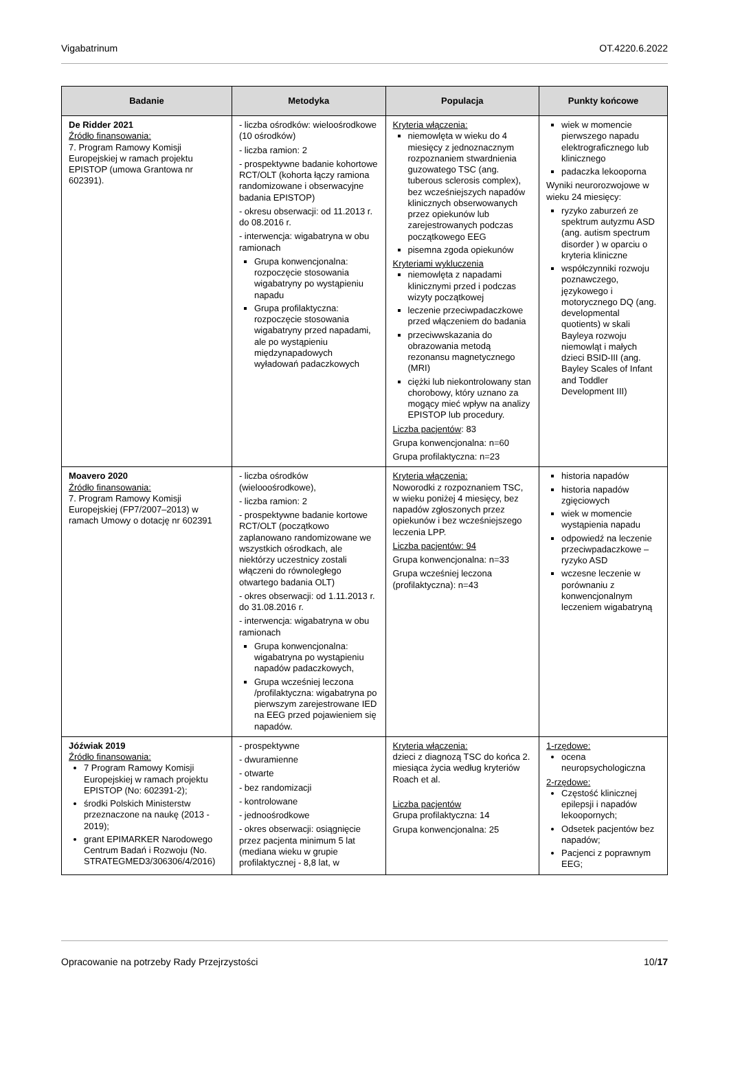Vigabatrinum OT.4220.6.2022
| Badanie | Metodyka | Populacja | Punkty końcowe |
| --- | --- | --- | --- |
| De Ridder 2021 Źródło finansowania: 7. Program Ramowy Komisji Europejskiej w ramach projektu EPISTOP (umowa Grantowa nr 602391). | - liczba ośrodków: wieloośrodkowe (10 ośrodków) - liczba ramion: 2 - prospektywne badanie kohortowe RCT/OLT (kohorta łączy ramiona randomizowane i obserwacyjne badania EPISTOP) - okresu obserwacji: od 11.2013 r. do 08.2016 r. - interwencja: wigabatryna w obu ramionach Grupa konwencjonalna: rozpoczęcie stosowania wigabatryny po wystąpieniu napadu Grupa profilaktyczna: rozpoczęcie stosowania wigabatryny przed napadami, ale po wystąpieniu międzynapadowych wyładowań padaczkowych | Kryteria włączenia: niemowlęta w wieku do 4 miesięcy z jednoznacznym rozpoznaniem stwardnienia guzowatego TSC (ang. tuberous sclerosis complex), bez wcześniejszych napadów klinicznych obserwowanych przez opiekunów lub zarejestrowanych podczas początkowego EEG pisemna zgoda opiekunów Kryteriami wykluczenia niemowlęta z napadami klinicznymi przed i podczas wizyty początkowej leczenie przeciwpadaczkowe przed włączeniem do badania przeciwwskazania do obrazowania metodą rezonansu magnetycznego (MRI) ciężki lub niekontrolowany stan chorobowy, który uznano za mogący mieć wpływ na analizy EPISTOP lub procedury. Liczba pacjentów : 83 Grupa konwencjonalna: n=60 Grupa profilaktyczna: n=23 | wiek w momencie pierwszego napadu elektrograficznego lub klinicznego padaczka lekooporna Wyniki neurorozwojowe w wieku 24 miesięcy: ryzyko zaburzeń ze spektrum autyzmu ASD (ang. autism spectrum disorder ) w oparciu o kryteria kliniczne współczynniki rozwoju poznawczego, językowego i motorycznego DQ (ang. developmental quotients) w skali Bayleya rozwoju niemowląt i małych dzieci BSID-III (ang. Bayley Scales of Infant and Toddler Development III) |
| Moavero 2020 Źródło finansowania: 7. Program Ramowy Komisji Europejskiej (FP7/2007–2013) w ramach Umowy o dotację nr 602391 | - liczba ośrodków (wielooośrodkowe), - liczba ramion: 2 - prospektywne badanie kortowe RCT/OLT (początkowo zaplanowano randomizowane we wszystkich ośrodkach, ale niektórzy uczestnicy zostali włączeni do równoległego otwartego badania OLT) - okres obserwacji: od 1.11.2013 r. do 31.08.2016 r. - interwencja: wigabatryna w obu ramionach Grupa konwencjonalna: wigabatryna po wystąpieniu napadów padaczkowych, Grupa wcześniej leczona /profilaktyczna: wigabatryna po pierwszym zarejestrowane IED na EEG przed pojawieniem się napadów. | Kryteria włączenia: Noworodki z rozpoznaniem TSC, w wieku poniżej 4 miesięcy, bez napadów zgłoszonych przez opiekunów i bez wcześniejszego leczenia LPP. Liczba pacjentów: 94 Grupa konwencjonalna: n=33 Grupa wcześniej leczona (profilaktyczna): n=43 | historia napadów historia napadów zgięciowych wiek w momencie wystąpienia napadu odpowiedź na leczenie przeciwpadaczkowe – ryzyko ASD wczesne leczenie w porównaniu z konwencjonalnym leczeniem wigabatryną |
| Jóźwiak 2019 Źródło finansowania: 7 Program Ramowy Komisji Europejskiej w ramach projektu EPISTOP (No: 602391-2); środki Polskich Ministerstw przeznaczone na naukę (2013 - 2019); grant EPIMARKER Narodowego Centrum Badań i Rozwoju (No. STRATEGMED3/306306/4/2016) | - prospektywne - dwuramienne - otwarte - bez randomizacji - kontrolowane - jednoośrodkowe - okres obserwacji: osiągnięcie przez pacjenta minimum 5 lat (mediana wieku w grupie profilaktycznej - 8,8 lat, w | Kryteria włączenia: dzieci z diagnozą TSC do końca 2. miesiąca życia według kryteriów Roach et al. Liczba pacjentów Grupa profilaktyczna: 14 Grupa konwencjonalna: 25 | 1-rzędowe: ocena neuropsychologiczna 2-rzędowe: Częstość klinicznej epilepsji i napadów lekoopornych; Odsetek pacjentów bez napadów; Pacjenci z poprawnym EEG; |
Opracowanie na potrzeby Rady Przejrzystości 10/17